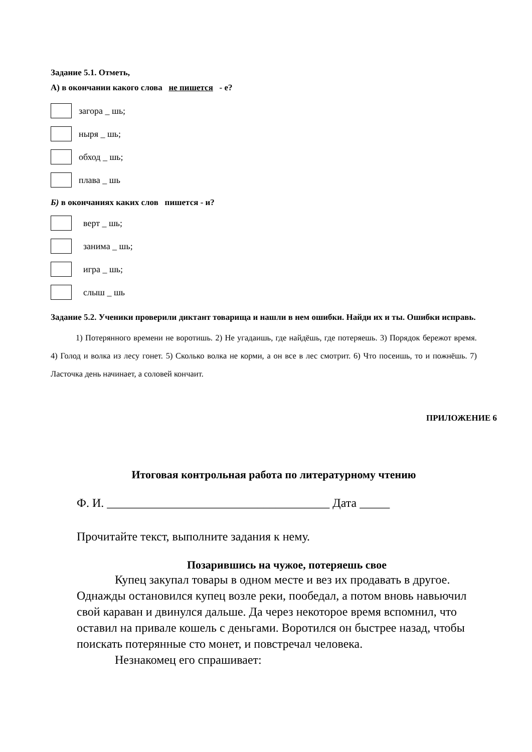Задание 5.1. Отметь,
А) в окончании какого слова не пишется - е?
загора _ шь;
ныря _ шь;
обход _ шь;
плава _ шь
Б) в окончаниях каких слов пишется - и?
верт _ шь;
занима _ шь;
игра _ шь;
слыш _ шь
Задание 5.2. Ученики проверили диктант товарища и нашли в нем ошибки. Найди их и ты. Ошибки исправь.
1) Потерянного времени не воротишь. 2) Не угадаишь, где найдёшь, где потеряешь. 3) Порядок бережот время. 4) Голод и волка из лесу гонет. 5) Сколько волка не корми, а он все в лес смотрит. 6) Что посеишь, то и пожнёшь. 7) Ласточка день начинает, а соловей кончаит.
ПРИЛОЖЕНИЕ 6
Итоговая контрольная работа по литературному чтению
Ф. И. _____________________________________ Дата _____
Прочитайте текст, выполните задания к нему.
Позарившись на чужое, потеряешь свое
Купец закупал товары в одном месте и вез их продавать в другое. Однажды остановился купец возле реки, пообедал, а потом вновь навьючил свой караван и двинулся дальше. Да через некоторое время вспомнил, что оставил на привале кошель с деньгами. Воротился он быстрее назад, чтобы поискать потерянные сто монет, и повстречал человека.
Незнакомец его спрашивает: